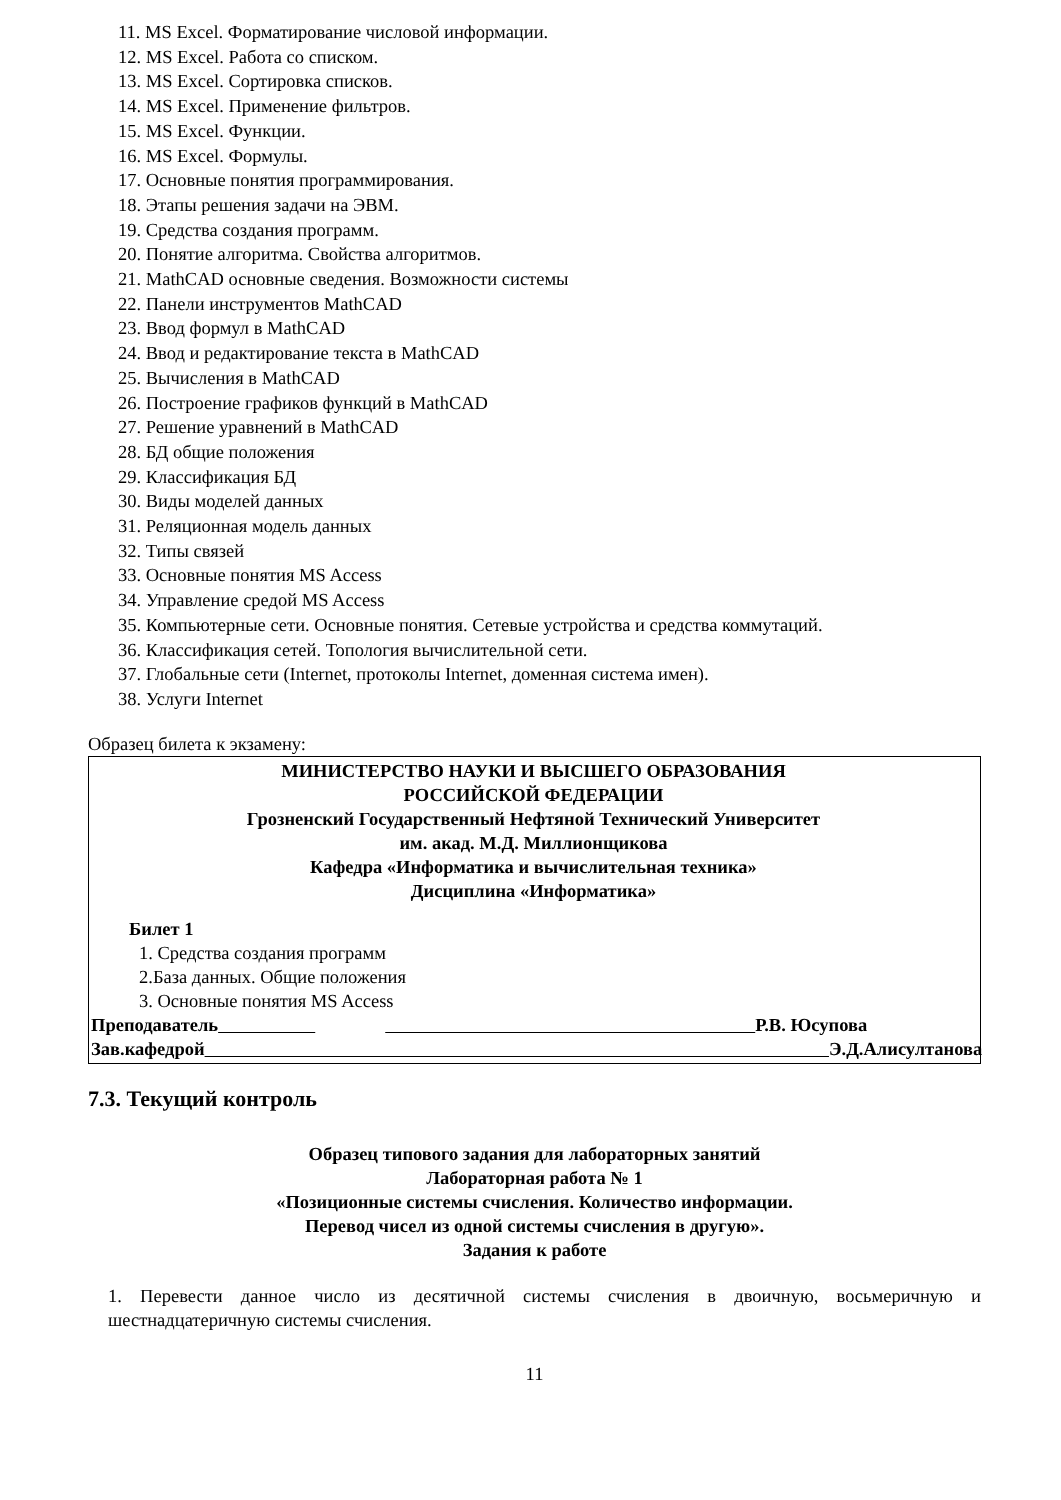11. MS Excel. Форматирование числовой информации.
12. MS Excel. Работа со списком.
13. MS Excel. Сортировка списков.
14. MS Excel. Применение фильтров.
15. MS Excel. Функции.
16. MS Excel. Формулы.
17. Основные понятия программирования.
18. Этапы решения задачи на ЭВМ.
19. Средства создания программ.
20. Понятие алгоритма. Свойства алгоритмов.
21. MathCAD основные сведения. Возможности системы
22. Панели инструментов MathCAD
23. Ввод формул в MathCAD
24. Ввод и редактирование текста в MathCAD
25. Вычисления в MathCAD
26. Построение графиков функций в MathCAD
27. Решение уравнений в MathCAD
28. БД общие положения
29. Классификация БД
30. Виды моделей данных
31. Реляционная модель данных
32. Типы связей
33. Основные понятия MS Access
34. Управление средой MS Access
35. Компьютерные сети. Основные понятия. Сетевые устройства и средства коммутаций.
36. Классификация сетей. Топология вычислительной сети.
37. Глобальные сети (Internet, протоколы Internet, доменная система имен).
38. Услуги Internet
Образец билета к экзамену:
МИНИСТЕРСТВО НАУКИ И ВЫСШЕГО ОБРАЗОВАНИЯ
РОССИЙСКОЙ ФЕДЕРАЦИИ
Грозненский Государственный Нефтяной Технический Университет
им. акад. М.Д. Миллионщикова
Кафедра «Информатика и вычислительная техника»
Дисциплина «Информатика»
Билет 1
1. Средства создания программ
2.База данных. Общие положения
3. Основные понятия MS Access
Преподаватель Р.В. Юсупова
Зав.кафедрой Э.Д.Алисултанова
7.3. Текущий контроль
Образец типового задания для лабораторных занятий
Лабораторная работа № 1
«Позиционные системы счисления. Количество информации.
Перевод чисел из одной системы счисления в другую».
Задания к работе
1. Перевести данное число из десятичной системы счисления в двоичную, восьмеричную и шестнадцатеричную системы счисления.
11